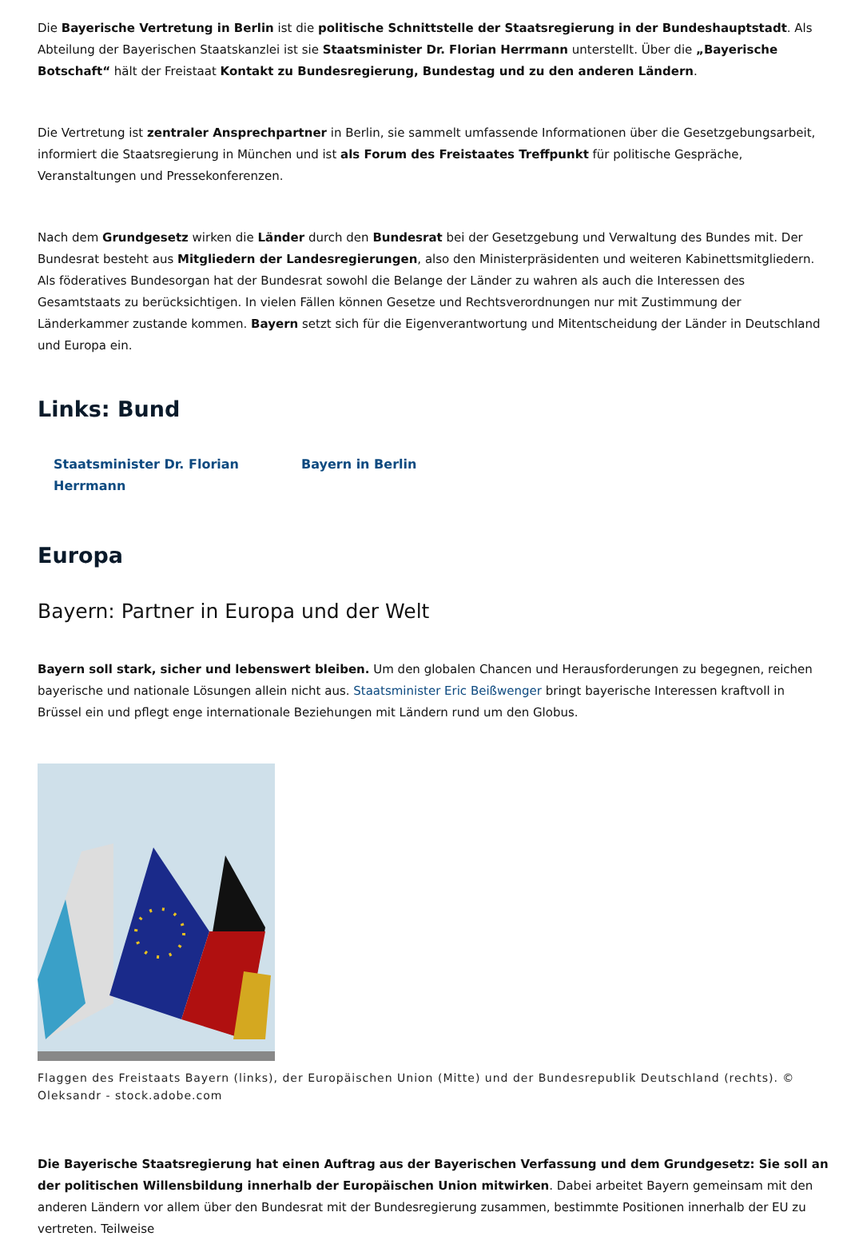Die Bayerische Vertretung in Berlin ist die politische Schnittstelle der Staatsregierung in der Bundeshauptstadt. Als Abteilung der Bayerischen Staatskanzlei ist sie Staatsminister Dr. Florian Herrmann unterstellt. Über die „Bayerische Botschaft“ hält der Freistaat Kontakt zu Bundesregierung, Bundestag und zu den anderen Ländern.
Die Vertretung ist zentraler Ansprechpartner in Berlin, sie sammelt umfassende Informationen über die Gesetzgebungsarbeit, informiert die Staatsregierung in München und ist als Forum des Freistaates Treffpunkt für politische Gespräche, Veranstaltungen und Pressekonferenzen.
Nach dem Grundgesetz wirken die Länder durch den Bundesrat bei der Gesetzgebung und Verwaltung des Bundes mit. Der Bundesrat besteht aus Mitgliedern der Landesregierungen, also den Ministerpräsidenten und weiteren Kabinettsmitgliedern. Als föderatives Bundesorgan hat der Bundesrat sowohl die Belange der Länder zu wahren als auch die Interessen des Gesamtstaats zu berücksichtigen. In vielen Fällen können Gesetze und Rechtsverordnungen nur mit Zustimmung der Länderkammer zustande kommen. Bayern setzt sich für die Eigenverantwortung und Mitentscheidung der Länder in Deutschland und Europa ein.
Links: Bund
Staatsminister Dr. Florian Herrmann Bayern in Berlin
Europa
Bayern: Partner in Europa und der Welt
Bayern soll stark, sicher und lebenswert bleiben. Um den globalen Chancen und Herausforderungen zu begegnen, reichen bayerische und nationale Lösungen allein nicht aus. Staatsminister Eric Beißwenger bringt bayerische Interessen kraftvoll in Brüssel ein und pflegt enge internationale Beziehungen mit Ländern rund um den Globus.
Flaggen des Freistaats Bayern (links), der Europäischen Union (Mitte) und der Bundesrepublik Deutschland (rechts). © Oleksandr - stock.adobe.com
Die Bayerische Staatsregierung hat einen Auftrag aus der Bayerischen Verfassung und dem Grundgesetz: Sie soll an der politischen Willensbildung innerhalb der Europäischen Union mitwirken. Dabei arbeitet Bayern gemeinsam mit den anderen Ländern vor allem über den Bundesrat mit der Bundesregierung zusammen, bestimmte Positionen innerhalb der EU zu vertreten. Teilweise